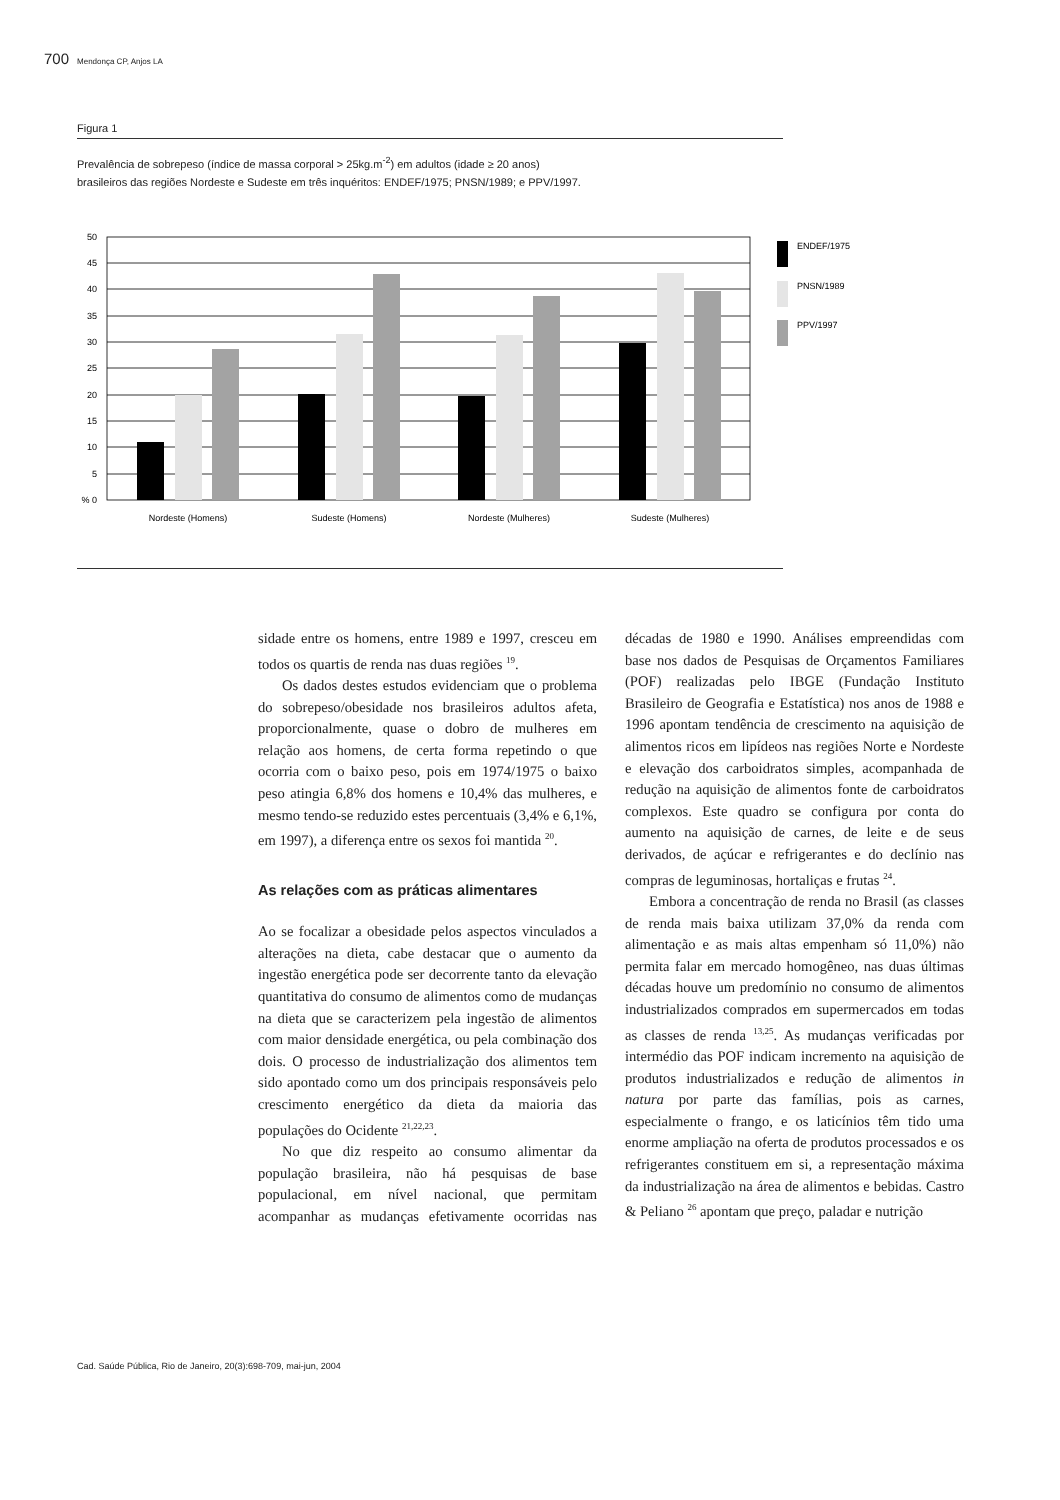700 Mendonça CP, Anjos LA
Figura 1
Prevalência de sobrepeso (índice de massa corporal > 25kg.m<sup>-2</sup>) em adultos (idade ≥ 20 anos)
brasileiros das regiões Nordeste e Sudeste em três inquéritos: ENDEF/1975; PNSN/1989; e PPV/1997.
50
45
40
35
30
25
20
15
10
5
% 0
Nordeste (Homens)
Sudeste (Homens)
Nordeste (Mulheres)
Sudeste (Mulheres)
ENDEF/1975
PNSN/1989
PPV/1997
sidade entre os homens, entre 1989 e 1997, cresceu em todos os quartis de renda nas duas regiões <sup>19</sup>.
Os dados destes estudos evidenciam que o problema do sobrepeso/obesidade nos brasileiros adultos afeta, proporcionalmente, quase o dobro de mulheres em relação aos homens, de certa forma repetindo o que ocorria com o baixo peso, pois em 1974/1975 o baixo peso atingia 6,8% dos homens e 10,4% das mulheres, e mesmo tendo-se reduzido estes percentuais (3,4% e 6,1%, em 1997), a diferença entre os sexos foi mantida <sup>20</sup>.
As relações com as práticas alimentares
Ao se focalizar a obesidade pelos aspectos vinculados a alterações na dieta, cabe destacar que o aumento da ingestão energética pode ser decorrente tanto da elevação quantitativa do consumo de alimentos como de mudanças na dieta que se caracterizem pela ingestão de alimentos com maior densidade energética, ou pela combinação dos dois. O processo de industrialização dos alimentos tem sido apontado como um dos principais responsáveis pelo crescimento energético da dieta da maioria das populações do Ocidente <sup>21,22,23</sup>.
No que diz respeito ao consumo alimentar da população brasileira, não há pesquisas de base populacional, em nível nacional, que permitam acompanhar as mudanças efetivamente ocorridas nas décadas de 1980 e 1990. Análises empreendidas com base nos dados de Pesquisas de Orçamentos Familiares (POF) realizadas pelo IBGE (Fundação Instituto Brasileiro de Geografia e Estatística) nos anos de 1988 e 1996 apontam tendência de crescimento na aquisição de alimentos ricos em lipídeos nas regiões Norte e Nordeste e elevação dos carboidratos simples, acompanhada de redução na aquisição de alimentos fonte de carboidratos complexos. Este quadro se configura por conta do aumento na aquisição de carnes, de leite e de seus derivados, de açúcar e refrigerantes e do declínio nas compras de leguminosas, hortaliças e frutas <sup>24</sup>.
Embora a concentração de renda no Brasil (as classes de renda mais baixa utilizam 37,0% da renda com alimentação e as mais altas empenham só 11,0%) não permita falar em mercado homogêneo, nas duas últimas décadas houve um predomínio no consumo de alimentos industrializados comprados em supermercados em todas as classes de renda <sup>13,25</sup>. As mudanças verificadas por intermédio das POF indicam incremento na aquisição de produtos industrializados e redução de alimentos in natura por parte das famílias, pois as carnes, especialmente o frango, e os laticínios têm tido uma enorme ampliação na oferta de produtos processados e os refrigerantes constituem em si, a representação máxima da industrialização na área de alimentos e bebidas. Castro & Peliano <sup>26</sup> apontam que preço, paladar e nutrição
Cad. Saúde Pública, Rio de Janeiro, 20(3):698-709, mai-jun, 2004